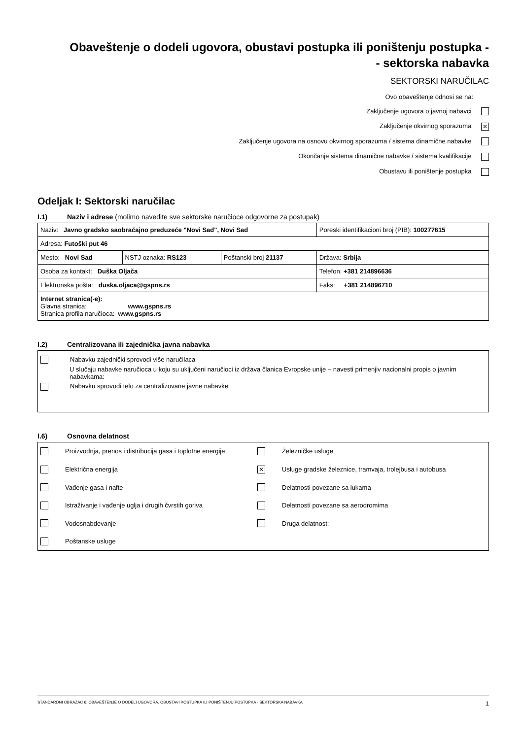Obaveštenje o dodeli ugovora, obustavi postupka ili poništenju postupka -
- sektorska nabavka
SEKTORSKI NARUČILAC
Ovo obaveštenje odnosi se na:
Zaključenje ugovora o javnoj nabavci
Zaključenje okvirnog sporazuma ✕
Zaključenje ugovora na osnovu okvirnog sporazuma / sistema dinamične nabavke
Okončanje sistema dinamične nabavke / sistema kvalifikacije
Obustavu ili poništenje postupka
Odeljak I: Sektorski naručilac
I.1) Naziv i adrese (molimo navedite sve sektorske naručioce odgovorne za postupak)
| Naziv: Javno gradsko saobraćajno preduzeće "Novi Sad", Novi Sad | | | Poreski identifikacioni broj (PIB): 100277615 |
| Adresa: Futoški put 46 | | | |
| Mesto: Novi Sad | NSTJ oznaka: RS123 | Poštanski broj 21137 | Država: Srbija |
| Osoba za kontakt: Duška Oljača | | | Telefon: +381 214896636 |
| Elektronska pošta: duska.oljaca@gspns.rs | | | Faks: +381 214896710 |
| Internet stranica(-e): Glavna stranica: www.gspns.rs Stranica profila naručioca: www.gspns.rs | | | |
I.2) Centralizovana ili zajednička javna nabavka
Nabavku zajednički sprovodi više naručilaca
U slučaju nabavke naručioca u koju su uključeni naručioci iz država članica Evropske unije – navesti primenjiv nacionalni propis o javnim nabavkama:
Nabavku sprovodi telo za centralizovane javne nabavke
I.6) Osnovna delatnost
| | Proizvodnja, prenos i distribucija gasa i toplotne energije | | Železničke usluge |
| | Električna energija | ✕ | Usluge gradske železnice, tramvaja, trolejbusa i autobusa |
| | Vađenje gasa i nafte | | Delatnosti povezane sa lukama |
| | Istraživanje i vađenje uglja i drugih čvrstih goriva | | Delatnosti povezane sa aerodromima |
| | Vodosnabdevanje | | Druga delatnost: |
| | Poštanske usluge | | |
STANDARDNI OBRAZAC 6: OBAVEŠTENJE O DODELI UGOVORA, OBUSTAVI POSTUPKA ILI PONIŠTENJU POSTUPKA - SEKTORSKA NABAVKA 1